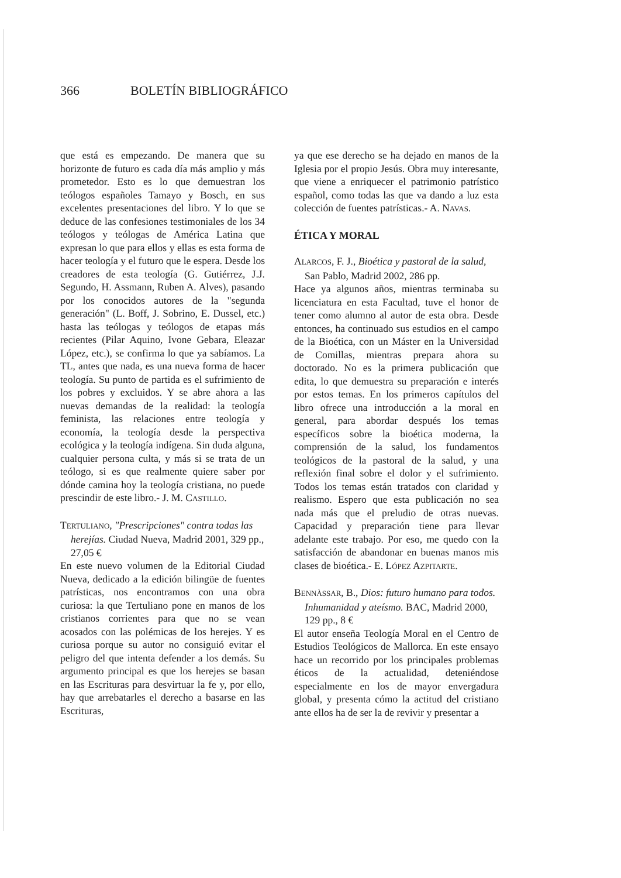366 BOLETÍN BIBLIOGRÁFICO
que está es empezando. De manera que su horizonte de futuro es cada día más amplio y más prometedor. Esto es lo que demuestran los teólogos españoles Tamayo y Bosch, en sus excelentes presentaciones del libro. Y lo que se deduce de las confesiones testimoniales de los 34 teólogos y teólogas de América Latina que expresan lo que para ellos y ellas es esta forma de hacer teología y el futuro que le espera. Desde los creadores de esta teología (G. Gutiérrez, J.J. Segundo, H. Assmann, Ruben A. Alves), pasando por los conocidos autores de la "segunda generación" (L. Boff, J. Sobrino, E. Dussel, etc.) hasta las teólogas y teólogos de etapas más recientes (Pilar Aquino, Ivone Gebara, Eleazar López, etc.), se confirma lo que ya sabíamos. La TL, antes que nada, es una nueva forma de hacer teología. Su punto de partida es el sufrimiento de los pobres y excluidos. Y se abre ahora a las nuevas demandas de la realidad: la teología feminista, las relaciones entre teología y economía, la teología desde la perspectiva ecológica y la teología indígena. Sin duda alguna, cualquier persona culta, y más si se trata de un teólogo, si es que realmente quiere saber por dónde camina hoy la teología cristiana, no puede prescindir de este libro.- J. M. CASTILLO.
TERTULIANO, "Prescripciones" contra todas las herejías. Ciudad Nueva, Madrid 2001, 329 pp., 27,05 €
En este nuevo volumen de la Editorial Ciudad Nueva, dedicado a la edición bilingüe de fuentes patrísticas, nos encontramos con una obra curiosa: la que Tertuliano pone en manos de los cristianos corrientes para que no se vean acosados con las polémicas de los herejes. Y es curiosa porque su autor no consiguió evitar el peligro del que intenta defender a los demás. Su argumento principal es que los herejes se basan en las Escrituras para desvirtuar la fe y, por ello, hay que arrebatarles el derecho a basarse en las Escrituras,
ya que ese derecho se ha dejado en manos de la Iglesia por el propio Jesús. Obra muy interesante, que viene a enriquecer el patrimonio patrístico español, como todas las que va dando a luz esta colección de fuentes patrísticas.- A. NAVAS.
ÉTICA Y MORAL
ALARCOS, F. J., Bioética y pastoral de la salud, San Pablo, Madrid 2002, 286 pp.
Hace ya algunos años, mientras terminaba su licenciatura en esta Facultad, tuve el honor de tener como alumno al autor de esta obra. Desde entonces, ha continuado sus estudios en el campo de la Bioética, con un Máster en la Universidad de Comillas, mientras prepara ahora su doctorado. No es la primera publicación que edita, lo que demuestra su preparación e interés por estos temas. En los primeros capítulos del libro ofrece una introducción a la moral en general, para abordar después los temas específicos sobre la bioética moderna, la comprensión de la salud, los fundamentos teológicos de la pastoral de la salud, y una reflexión final sobre el dolor y el sufrimiento. Todos los temas están tratados con claridad y realismo. Espero que esta publicación no sea nada más que el preludio de otras nuevas. Capacidad y preparación tiene para llevar adelante este trabajo. Por eso, me quedo con la satisfacción de abandonar en buenas manos mis clases de bioética.- E. LÓPEZ AZPITARTE.
BENNÀSSAR, B., Dios: futuro humano para todos. Inhumanidad y ateísmo. BAC, Madrid 2000, 129 pp., 8 €
El autor enseña Teología Moral en el Centro de Estudios Teológicos de Mallorca. En este ensayo hace un recorrido por los principales problemas éticos de la actualidad, deteniéndose especialmente en los de mayor envergadura global, y presenta cómo la actitud del cristiano ante ellos ha de ser la de revivir y presentar a